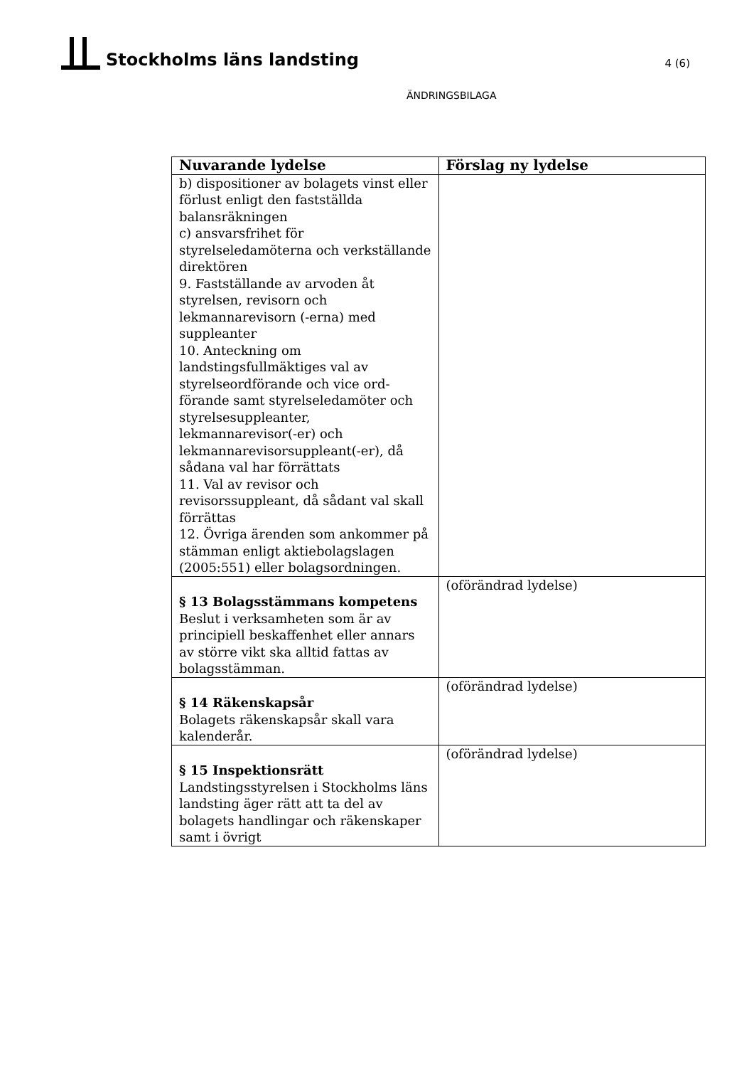Stockholms läns landsting
4 (6)
ÄNDRINGSBILAGA
| Nuvarande lydelse | Förslag ny lydelse |
| --- | --- |
| b) dispositioner av bolagets vinst eller förlust enligt den fastställda balansräkningen c) ansvarsfrihet för styrelseledamöterna och verkställande direktören 9. Fastställande av arvoden åt styrelsen, revisorn och lekmannarevisorn (-erna) med suppleanter 10. Anteckning om landstingsfullmäktiges val av styrelseordförande och vice ord-förande samt styrelseledamöter och styrelsesuppleanter, lekmannarevisor(-er) och lekmannarevisorsuppleant(-er), då sådana val har förrättats 11. Val av revisor och revisorssuppleant, då sådant val skall förrättas 12. Övriga ärenden som ankommer på stämman enligt aktiebolagslagen (2005:551) eller bolagsordningen. | |
| § 13 Bolagsstämmans kompetens Beslut i verksamheten som är av principiell beskaffenhet eller annars av större vikt ska alltid fattas av bolagsstämman. | (oförändrad lydelse) |
| § 14 Räkenskapsår Bolagets räkenskapsår skall vara kalenderår. | (oförändrad lydelse) |
| § 15 Inspektionsrätt Landstingsstyrelsen i Stockholms läns landsting äger rätt att ta del av bolagets handlingar och räkenskaper samt i övrigt | (oförändrad lydelse) |